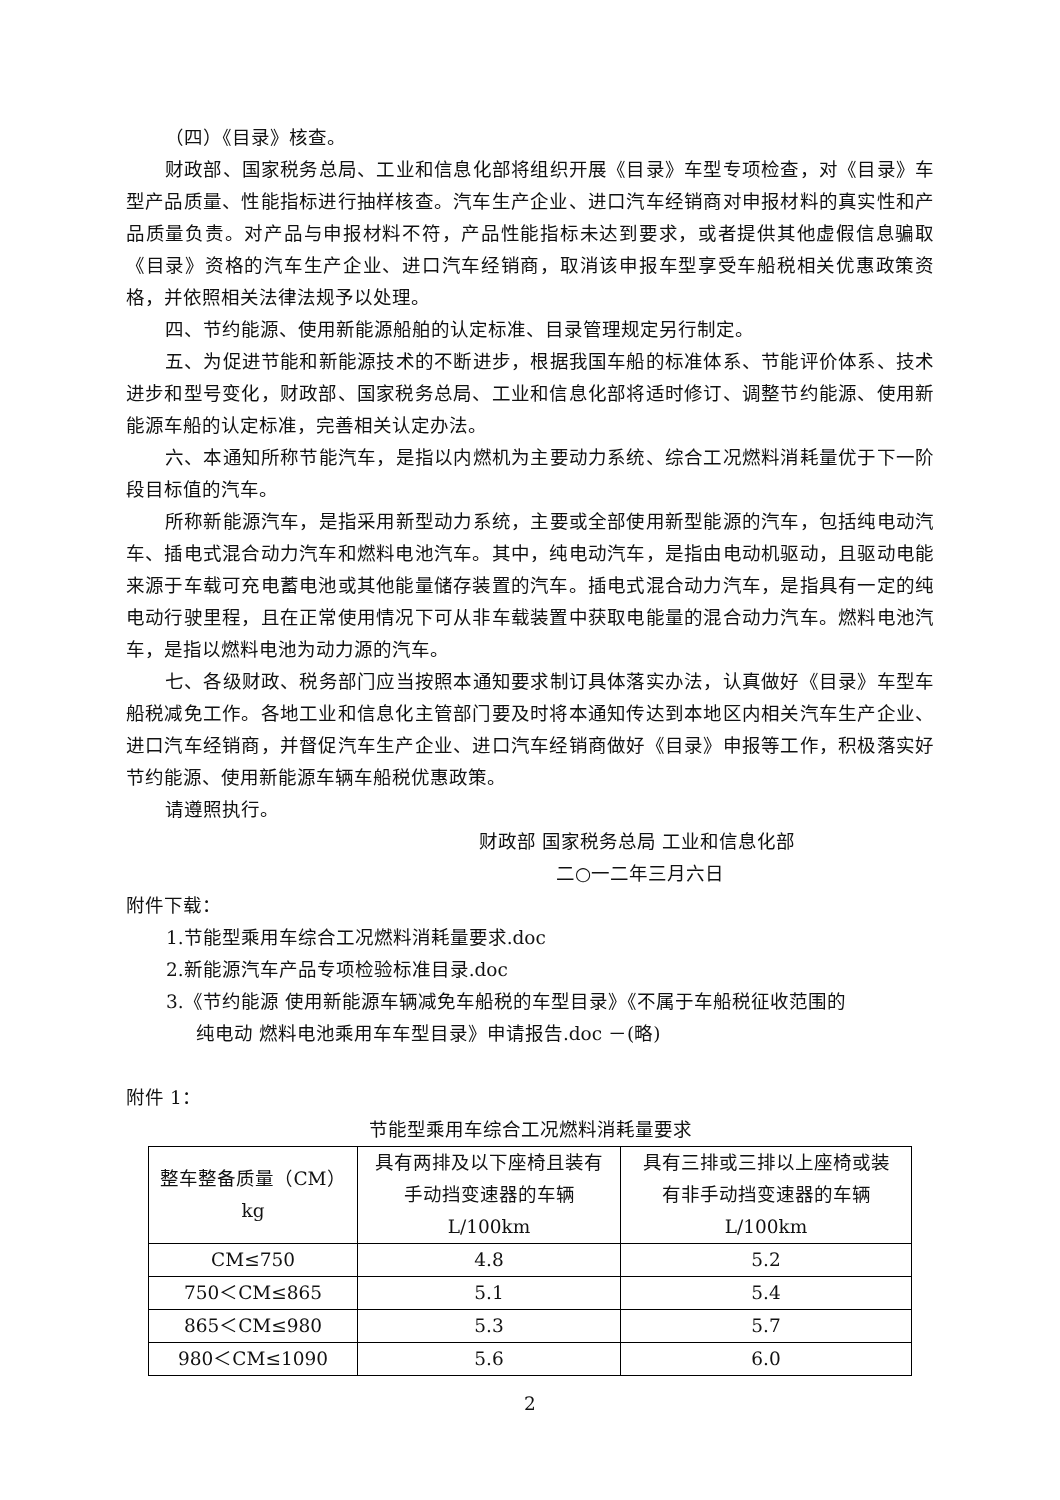（四）《目录》核查。
财政部、国家税务总局、工业和信息化部将组织开展《目录》车型专项检查，对《目录》车型产品质量、性能指标进行抽样核查。汽车生产企业、进口汽车经销商对申报材料的真实性和产品质量负责。对产品与申报材料不符，产品性能指标未达到要求，或者提供其他虚假信息骗取《目录》资格的汽车生产企业、进口汽车经销商，取消该申报车型享受车船税相关优惠政策资格，并依照相关法律法规予以处理。
四、节约能源、使用新能源船舶的认定标准、目录管理规定另行制定。
五、为促进节能和新能源技术的不断进步，根据我国车船的标准体系、节能评价体系、技术进步和型号变化，财政部、国家税务总局、工业和信息化部将适时修订、调整节约能源、使用新能源车船的认定标准，完善相关认定办法。
六、本通知所称节能汽车，是指以内燃机为主要动力系统、综合工况燃料消耗量优于下一阶段目标值的汽车。
所称新能源汽车，是指采用新型动力系统，主要或全部使用新型能源的汽车，包括纯电动汽车、插电式混合动力汽车和燃料电池汽车。其中，纯电动汽车，是指由电动机驱动，且驱动电能来源于车载可充电蓄电池或其他能量储存装置的汽车。插电式混合动力汽车，是指具有一定的纯电动行驶里程，且在正常使用情况下可从非车载装置中获取电能量的混合动力汽车。燃料电池汽车，是指以燃料电池为动力源的汽车。
七、各级财政、税务部门应当按照本通知要求制订具体落实办法，认真做好《目录》车型车船税减免工作。各地工业和信息化主管部门要及时将本通知传达到本地区内相关汽车生产企业、进口汽车经销商，并督促汽车生产企业、进口汽车经销商做好《目录》申报等工作，积极落实好节约能源、使用新能源车辆车船税优惠政策。
请遵照执行。
财政部 国家税务总局 工业和信息化部
二○一二年三月六日
附件下载：
1.节能型乘用车综合工况燃料消耗量要求.doc
2.新能源汽车产品专项检验标准目录.doc
3.《节约能源 使用新能源车辆减免车船税的车型目录》《不属于车船税征收范围的
纯电动 燃料电池乘用车车型目录》申请报告.doc －(略)
附件 1：
节能型乘用车综合工况燃料消耗量要求
| 整车整备质量（CM） kg | 具有两排及以下座椅且装有 手动挡变速器的车辆 L/100km | 具有三排或三排以上座椅或装 有非手动挡变速器的车辆 L/100km |
| CM≤750 | 4.8 | 5.2 |
| 750＜CM≤865 | 5.1 | 5.4 |
| 865＜CM≤980 | 5.3 | 5.7 |
| 980＜CM≤1090 | 5.6 | 6.0 |
2